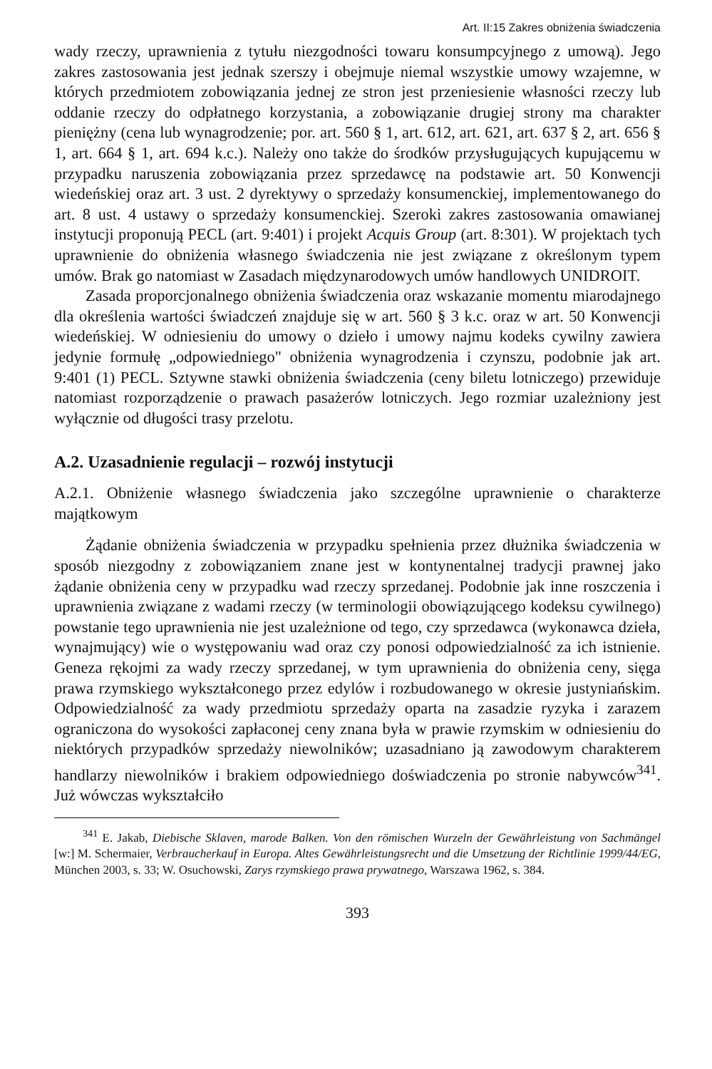Art. II:15 Zakres obniżenia świadczenia
wady rzeczy, uprawnienia z tytułu niezgodności towaru konsumpcyjnego z umową). Jego zakres zastosowania jest jednak szerszy i obejmuje niemal wszystkie umowy wzajemne, w których przedmiotem zobowiązania jednej ze stron jest przeniesienie własności rzeczy lub oddanie rzeczy do odpłatnego korzystania, a zobowiązanie drugiej strony ma charakter pieniężny (cena lub wynagrodzenie; por. art. 560 § 1, art. 612, art. 621, art. 637 § 2, art. 656 § 1, art. 664 § 1, art. 694 k.c.). Należy ono także do środków przysługujących kupującemu w przypadku naruszenia zobowiązania przez sprzedawcę na podstawie art. 50 Konwencji wiedeńskiej oraz art. 3 ust. 2 dyrektywy o sprzedaży konsumenckiej, implementowanego do art. 8 ust. 4 ustawy o sprzedaży konsumenckiej. Szeroki zakres zastosowania omawianej instytucji proponują PECL (art. 9:401) i projekt Acquis Group (art. 8:301). W projektach tych uprawnienie do obniżenia własnego świadczenia nie jest związane z określonym typem umów. Brak go natomiast w Zasadach międzynarodowych umów handlowych UNIDROIT.
Zasada proporcjonalnego obniżenia świadczenia oraz wskazanie momentu miarodajnego dla określenia wartości świadczeń znajduje się w art. 560 § 3 k.c. oraz w art. 50 Konwencji wiedeńskiej. W odniesieniu do umowy o dzieło i umowy najmu kodeks cywilny zawiera jedynie formułę „odpowiedniego" obniżenia wynagrodzenia i czynszu, podobnie jak art. 9:401 (1) PECL. Sztywne stawki obniżenia świadczenia (ceny biletu lotniczego) przewiduje natomiast rozporządzenie o prawach pasażerów lotniczych. Jego rozmiar uzależniony jest wyłącznie od długości trasy przelotu.
A.2. Uzasadnienie regulacji – rozwój instytucji
A.2.1. Obniżenie własnego świadczenia jako szczególne uprawnienie o charakterze majątkowym
Żądanie obniżenia świadczenia w przypadku spełnienia przez dłużnika świadczenia w sposób niezgodny z zobowiązaniem znane jest w kontynentalnej tradycji prawnej jako żądanie obniżenia ceny w przypadku wad rzeczy sprzedanej. Podobnie jak inne roszczenia i uprawnienia związane z wadami rzeczy (w terminologii obowiązującego kodeksu cywilnego) powstanie tego uprawnienia nie jest uzależnione od tego, czy sprzedawca (wykonawca dzieła, wynajmujący) wie o występowaniu wad oraz czy ponosi odpowiedzialność za ich istnienie. Geneza rękojmi za wady rzeczy sprzedanej, w tym uprawnienia do obniżenia ceny, sięga prawa rzymskiego wykształconego przez edylów i rozbudowanego w okresie justyniańskim. Odpowiedzialność za wady przedmiotu sprzedaży oparta na zasadzie ryzyka i zarazem ograniczona do wysokości zapłaconej ceny znana była w prawie rzymskim w odniesieniu do niektórych przypadków sprzedaży niewolników; uzasadniano ją zawodowym charakterem handlarzy niewolników i brakiem odpowiedniego doświadczenia po stronie nabywców<sup>341</sup>. Już wówczas wykształciło
<sup>341</sup> E. Jakab, Diebische Sklaven, marode Balken. Von den römischen Wurzeln der Gewährleistung von Sachmängel [w:] M. Schermaier, Verbraucherkauf in Europa. Altes Gewährleistungsrecht und die Umsetzung der Richtlinie 1999/44/EG, München 2003, s. 33; W. Osuchowski, Zarys rzymskiego prawa prywatnego, Warszawa 1962, s. 384.
393